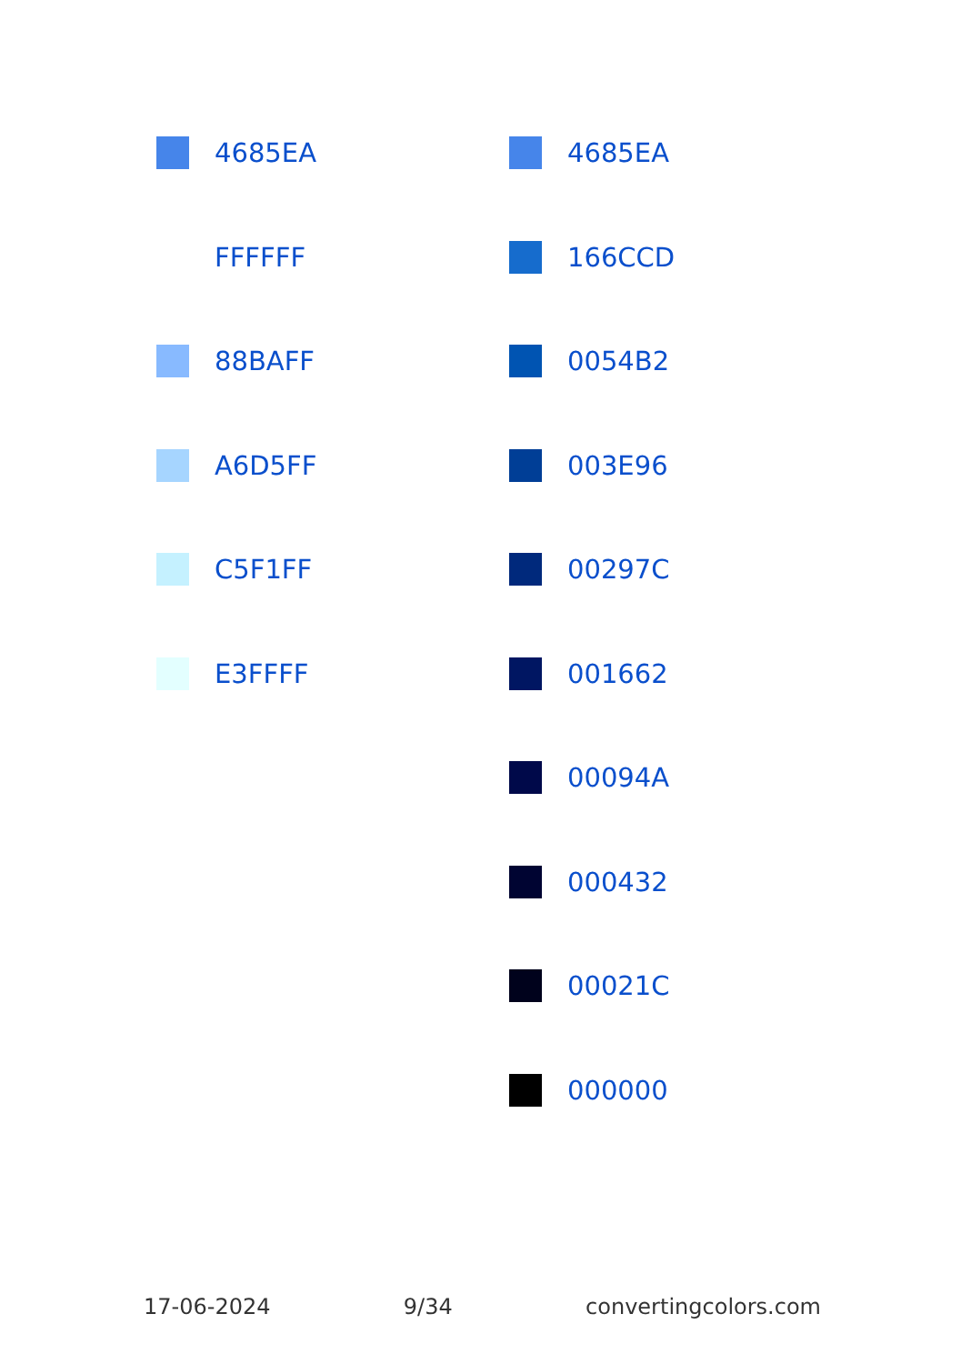4685EA
FFFFFF
88BAFF
A6D5FF
C5F1FF
E3FFFF
4685EA
166CCD
0054B2
003E96
00297C
001662
00094A
000432
00021C
000000
17-06-2024 9/34 convertingcolors.com